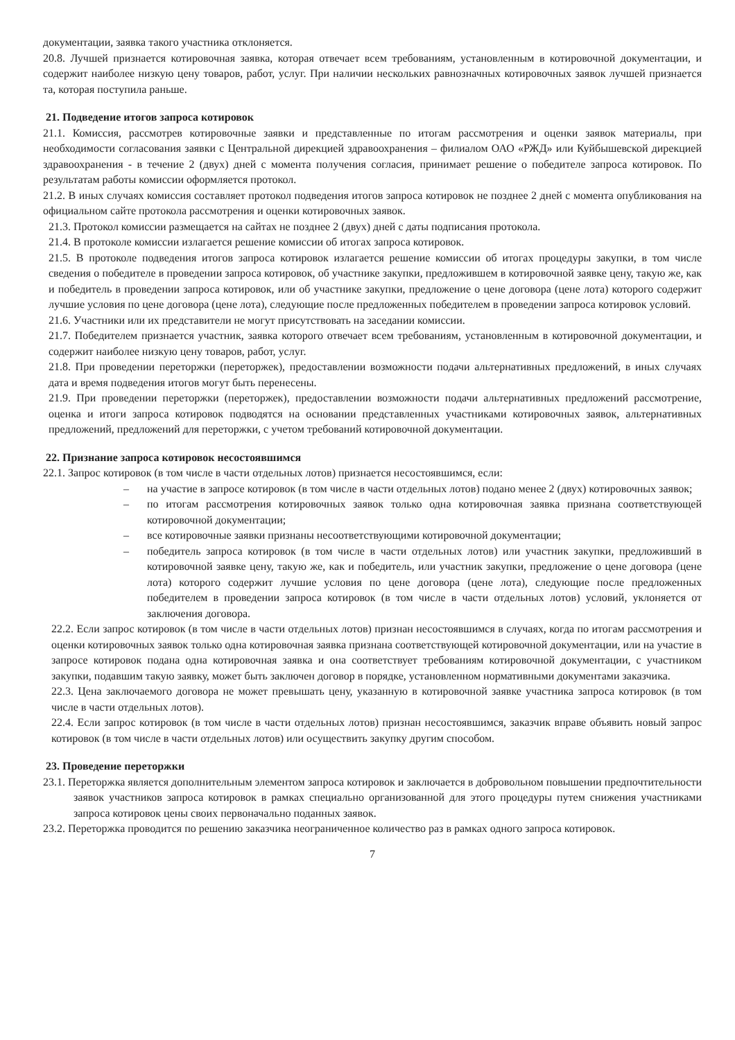документации, заявка такого участника отклоняется.
20.8. Лучшей признается котировочная заявка, которая отвечает всем требованиям, установленным в котировочной документации, и содержит наиболее низкую цену товаров, работ, услуг. При наличии нескольких равнозначных котировочных заявок лучшей признается та, которая поступила раньше.
21. Подведение итогов запроса котировок
21.1. Комиссия, рассмотрев котировочные заявки и представленные по итогам рассмотрения и оценки заявок материалы, при необходимости согласования заявки с Центральной дирекцией здравоохранения – филиалом ОАО «РЖД» или Куйбышевской дирекцией здравоохранения - в течение 2 (двух) дней с момента получения согласия, принимает решение о победителе запроса котировок. По результатам работы комиссии оформляется протокол.
21.2. В иных случаях комиссия составляет протокол подведения итогов запроса котировок не позднее 2 дней с момента опубликования на официальном сайте протокола рассмотрения и оценки котировочных заявок.
21.3. Протокол комиссии размещается на сайтах не позднее 2 (двух) дней с даты подписания протокола.
21.4. В протоколе комиссии излагается решение комиссии об итогах запроса котировок.
21.5. В протоколе подведения итогов запроса котировок излагается решение комиссии об итогах процедуры закупки, в том числе сведения о победителе в проведении запроса котировок, об участнике закупки, предложившем в котировочной заявке цену, такую же, как и победитель в проведении запроса котировок, или об участнике закупки, предложение о цене договора (цене лота) которого содержит лучшие условия по цене договора (цене лота), следующие после предложенных победителем в проведении запроса котировок условий.
21.6. Участники или их представители не могут присутствовать на заседании комиссии.
21.7. Победителем признается участник, заявка которого отвечает всем требованиям, установленным в котировочной документации, и содержит наиболее низкую цену товаров, работ, услуг.
21.8. При проведении переторжки (переторжек), предоставлении возможности подачи альтернативных предложений, в иных случаях дата и время подведения итогов могут быть перенесены.
21.9. При проведении переторжки (переторжек), предоставлении возможности подачи альтернативных предложений рассмотрение, оценка и итоги запроса котировок подводятся на основании представленных участниками котировочных заявок, альтернативных предложений, предложений для переторжки, с учетом требований котировочной документации.
22. Признание запроса котировок несостоявшимся
22.1. Запрос котировок (в том числе в части отдельных лотов) признается несостоявшимся, если:
– на участие в запросе котировок (в том числе в части отдельных лотов) подано менее 2 (двух) котировочных заявок;
– по итогам рассмотрения котировочных заявок только одна котировочная заявка признана соответствующей котировочной документации;
– все котировочные заявки признаны несоответствующими котировочной документации;
– победитель запроса котировок (в том числе в части отдельных лотов) или участник закупки, предложивший в котировочной заявке цену, такую же, как и победитель, или участник закупки, предложение о цене договора (цене лота) которого содержит лучшие условия по цене договора (цене лота), следующие после предложенных победителем в проведении запроса котировок (в том числе в части отдельных лотов) условий, уклоняется от заключения договора.
22.2. Если запрос котировок (в том числе в части отдельных лотов) признан несостоявшимся в случаях, когда по итогам рассмотрения и оценки котировочных заявок только одна котировочная заявка признана соответствующей котировочной документации, или на участие в запросе котировок подана одна котировочная заявка и она соответствует требованиям котировочной документации, с участником закупки, подавшим такую заявку, может быть заключен договор в порядке, установленном нормативными документами заказчика.
22.3. Цена заключаемого договора не может превышать цену, указанную в котировочной заявке участника запроса котировок (в том числе в части отдельных лотов).
22.4. Если запрос котировок (в том числе в части отдельных лотов) признан несостоявшимся, заказчик вправе объявить новый запрос котировок (в том числе в части отдельных лотов) или осуществить закупку другим способом.
23. Проведение переторжки
23.1. Переторжка является дополнительным элементом запроса котировок и заключается в добровольном повышении предпочтительности заявок участников запроса котировок в рамках специально организованной для этого процедуры путем снижения участниками запроса котировок цены своих первоначально поданных заявок.
23.2. Переторжка проводится по решению заказчика неограниченное количество раз в рамках одного запроса котировок.
7